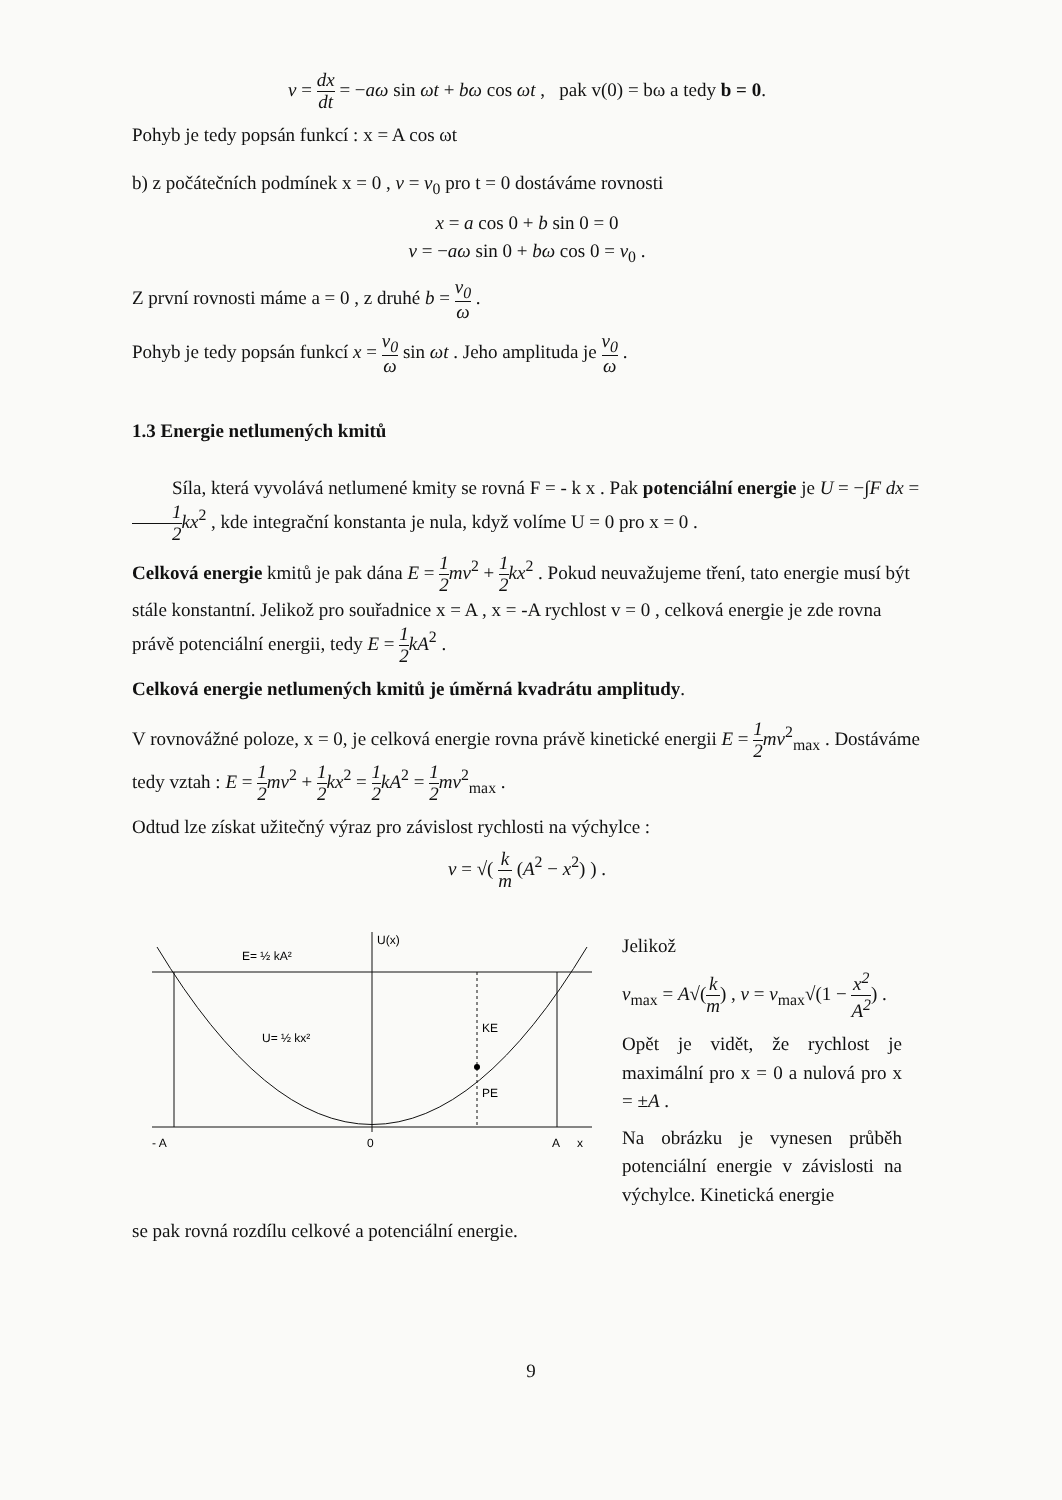v = dx dt = −aω sin ωt + bω cos ωt , pak v(0) = bω a tedy b = 0.
Pohyb je tedy popsán funkcí : x = A cos ωt
b) z počátečních podmínek x = 0 , v = v<sub>0</sub> pro t = 0 dostáváme rovnosti
x = a cos 0 + b sin 0 = 0
v = −aω sin 0 + bω cos 0 = v<sub>0</sub> .
Z první rovnosti máme a = 0 , z druhé b = v<sub>0</sub> ω .
Pohyb je tedy popsán funkcí x = v<sub>0</sub> ω sin ωt . Jeho amplituda je v<sub>0</sub> ω .
1.3 Energie netlumených kmitů
Síla, která vyvolává netlumené kmity se rovná F = - k x . Pak potenciální energie je U = −∫F dx = 1 2 kx<sup>2</sup> , kde integrační konstanta je nula, když volíme U = 0 pro x = 0 .
Celková energie kmitů je pak dána E = 1 2 mv<sup>2</sup> + 1 2 kx<sup>2</sup> . Pokud neuvažujeme tření, tato energie musí být stále konstantní. Jelikož pro souřadnice x = A , x = -A rychlost v = 0 , celková energie je zde rovna právě potenciální energii, tedy E = 1 2 kA<sup>2</sup> .
Celková energie netlumených kmitů je úměrná kvadrátu amplitudy.
V rovnovážné poloze, x = 0, je celková energie rovna právě kinetické energii E = 1 2 mv<sup>2</sup><sub>max</sub> . Dostáváme tedy vztah : E = 1 2 mv<sup>2</sup> + 1 2 kx<sup>2</sup> = 1 2 kA<sup>2</sup> = 1 2 mv<sup>2</sup><sub>max</sub> .
Odtud lze získat užitečný výraz pro závislost rychlosti na výchylce :
v = √( k m (A<sup>2</sup> − x<sup>2</sup>) ) .
U(x)
E= ½ kA²
U= ½ kx²
KE
PE
- A
0
A
x
Jelikož
v<sub>max</sub> = A√(k m) , v = v<sub>max</sub>√(1 − x<sup>2</sup> A<sup>2</sup>) .
Opět je vidět, že rychlost je maximální pro x = 0 a nulová pro x = ±A .
Na obrázku je vynesen průběh potenciální energie v závislosti na výchylce. Kinetická energie
se pak rovná rozdílu celkové a potenciální energie.
9